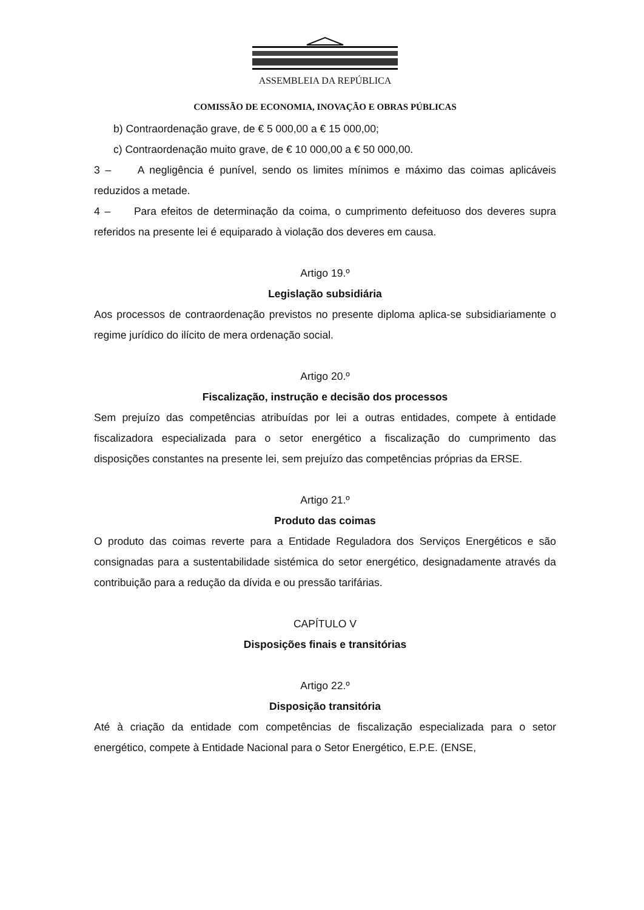ASSEMBLEIA DA REPÚBLICA
COMISSÃO DE ECONOMIA, INOVAÇÃO E OBRAS PÚBLICAS
b) Contraordenação grave, de € 5 000,00 a € 15 000,00;
c) Contraordenação muito grave, de € 10 000,00 a € 50 000,00.
3 – A negligência é punível, sendo os limites mínimos e máximo das coimas aplicáveis reduzidos a metade.
4 – Para efeitos de determinação da coima, o cumprimento defeituoso dos deveres supra referidos na presente lei é equiparado à violação dos deveres em causa.
Artigo 19.º
Legislação subsidiária
Aos processos de contraordenação previstos no presente diploma aplica-se subsidiariamente o regime jurídico do ilícito de mera ordenação social.
Artigo 20.º
Fiscalização, instrução e decisão dos processos
Sem prejuízo das competências atribuídas por lei a outras entidades, compete à entidade fiscalizadora especializada para o setor energético a fiscalização do cumprimento das disposições constantes na presente lei, sem prejuízo das competências próprias da ERSE.
Artigo 21.º
Produto das coimas
O produto das coimas reverte para a Entidade Reguladora dos Serviços Energéticos e são consignadas para a sustentabilidade sistémica do setor energético, designadamente através da contribuição para a redução da dívida e ou pressão tarifárias.
CAPÍTULO V
Disposições finais e transitórias
Artigo 22.º
Disposição transitória
Até à criação da entidade com competências de fiscalização especializada para o setor energético, compete à Entidade Nacional para o Setor Energético, E.P.E. (ENSE,